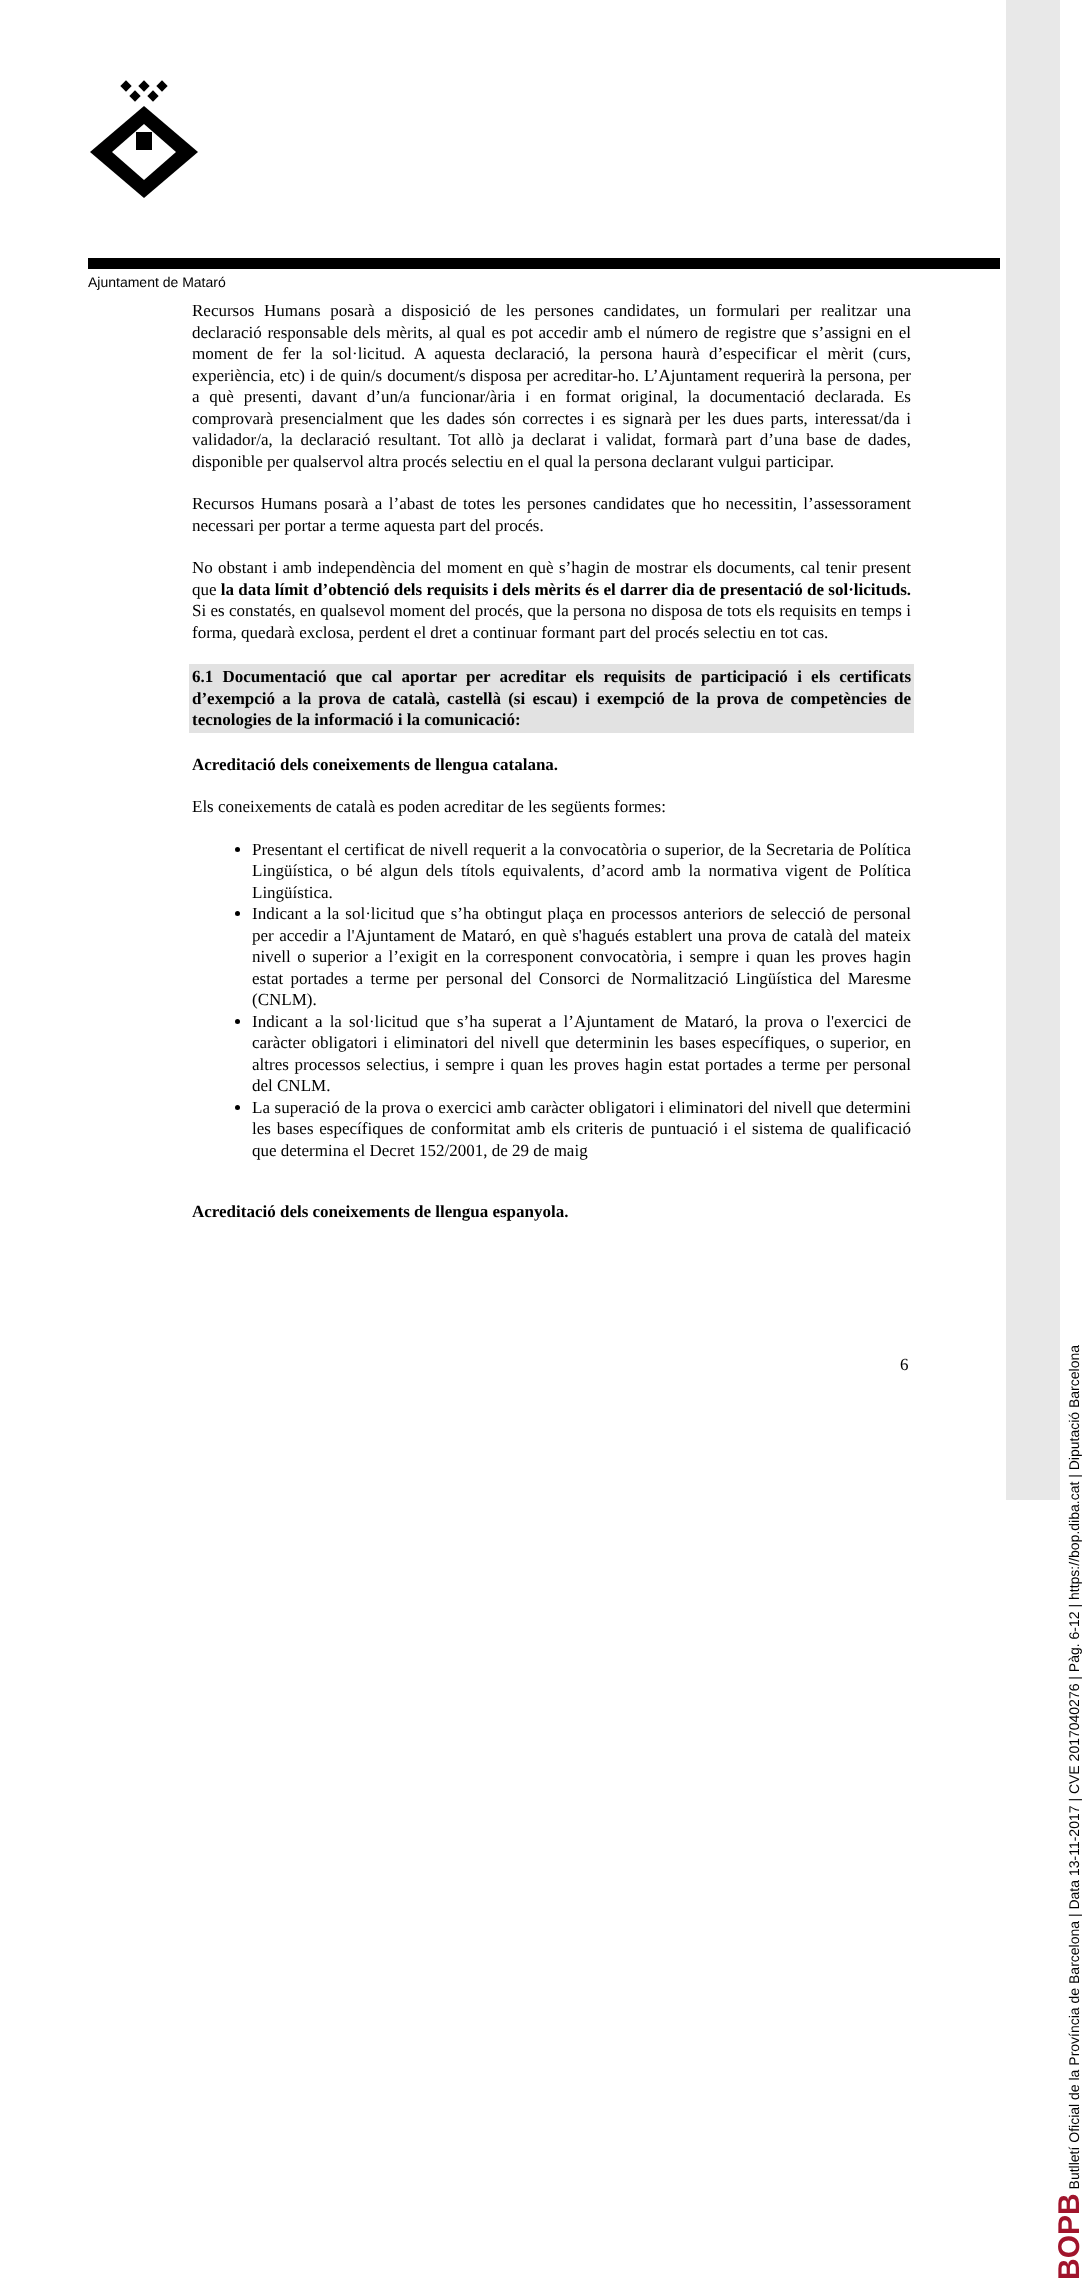Ajuntament de Mataró
Recursos Humans posarà a disposició de les persones candidates, un formulari per realitzar una declaració responsable dels mèrits, al qual es pot accedir amb el número de registre que s’assigni en el moment de fer la sol·licitud. A aquesta declaració, la persona haurà d’especificar el mèrit (curs, experiència, etc) i de quin/s document/s disposa per acreditar-ho. L’Ajuntament requerirà la persona, per a què presenti, davant d’un/a funcionar/ària i en format original, la documentació declarada. Es comprovarà presencialment que les dades són correctes i es signarà per les dues parts, interessat/da i validador/a, la declaració resultant. Tot allò ja declarat i validat, formarà part d’una base de dades, disponible per qualservol altra procés selectiu en el qual la persona declarant vulgui participar.
Recursos Humans posarà a l’abast de totes les persones candidates que ho necessitin, l’assessorament necessari per portar a terme aquesta part del procés.
No obstant i amb independència del moment en què s’hagin de mostrar els documents, cal tenir present que la data límit d’obtenció dels requisits i dels mèrits és el darrer dia de presentació de sol·licituds. Si es constatés, en qualsevol moment del procés, que la persona no disposa de tots els requisits en temps i forma, quedarà exclosa, perdent el dret a continuar formant part del procés selectiu en tot cas.
6.1 Documentació que cal aportar per acreditar els requisits de participació i els certificats d’exempció a la prova de català, castellà (si escau) i exempció de la prova de competències de tecnologies de la informació i la comunicació:
Acreditació dels coneixements de llengua catalana.
Els coneixements de català es poden acreditar de les següents formes:
Presentant el certificat de nivell requerit a la convocatòria o superior, de la Secretaria de Política Lingüística, o bé algun dels títols equivalents, d’acord amb la normativa vigent de Política Lingüística.
Indicant a la sol·licitud que s’ha obtingut plaça en processos anteriors de selecció de personal per accedir a l'Ajuntament de Mataró, en què s'hagués establert una prova de català del mateix nivell o superior a l’exigit en la corresponent convocatòria, i sempre i quan les proves hagin estat portades a terme per personal del Consorci de Normalització Lingüística del Maresme (CNLM).
Indicant a la sol·licitud que s’ha superat a l’Ajuntament de Mataró, la prova o l'exercici de caràcter obligatori i eliminatori del nivell que determinin les bases específiques, o superior, en altres processos selectius, i sempre i quan les proves hagin estat portades a terme per personal del CNLM.
La superació de la prova o exercici amb caràcter obligatori i eliminatori del nivell que determini les bases específiques de conformitat amb els criteris de puntuació i el sistema de qualificació que determina el Decret 152/2001, de 29 de maig
Acreditació dels coneixements de llengua espanyola.
6
BOPB Butlletí Oficial de la Província de Barcelona | Data 13-11-2017 | CVE 2017040276 | Pàg. 6-12 | https://bop.diba.cat | Diputació Barcelona